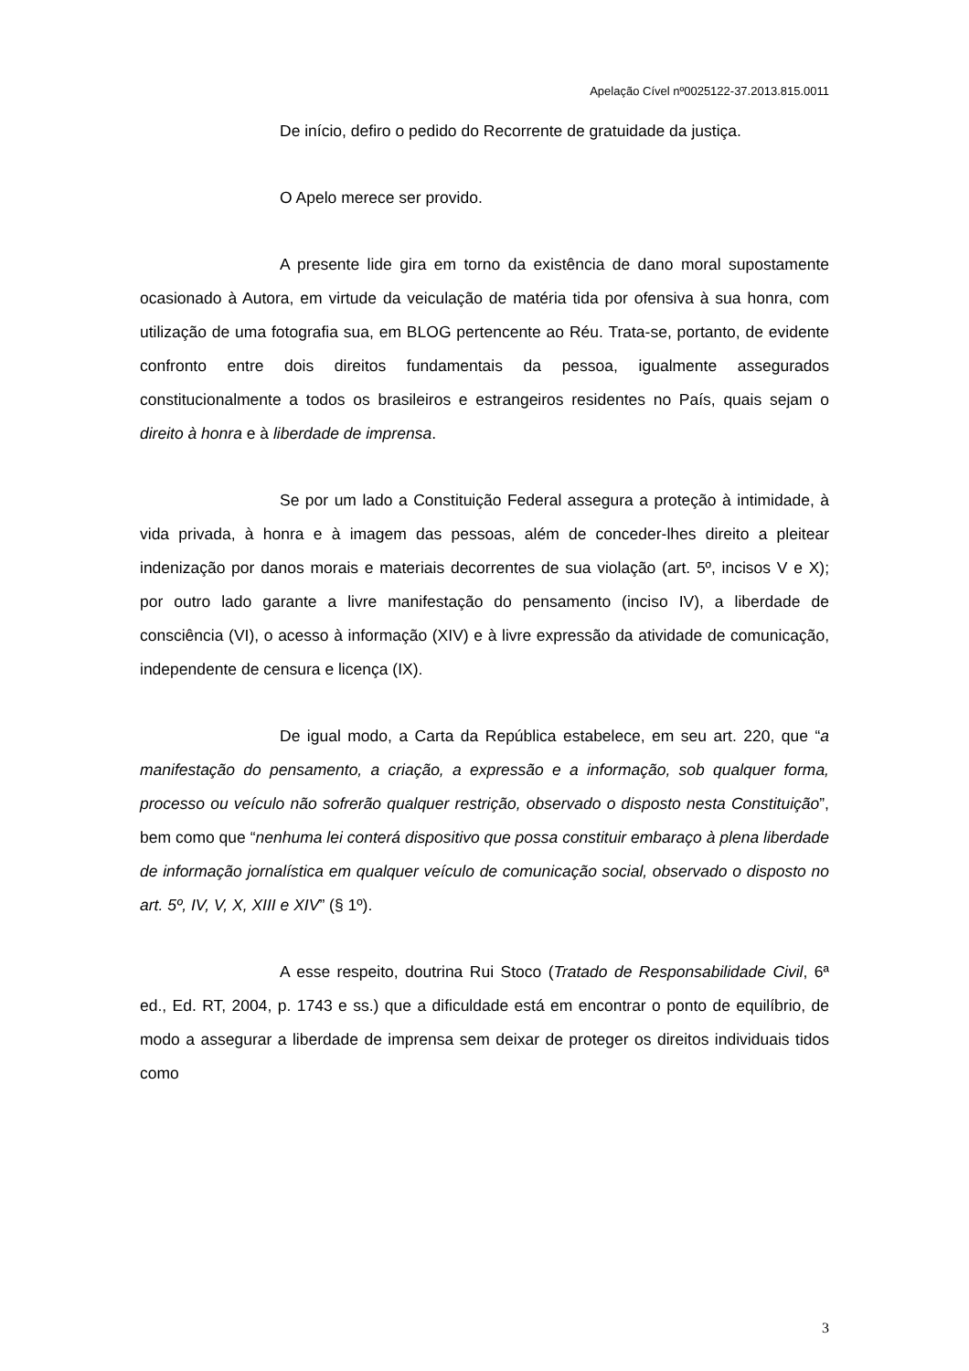Apelação Cível nº0025122-37.2013.815.0011
De início, defiro o pedido do Recorrente de gratuidade da justiça.
O Apelo merece ser provido.
A presente lide gira em torno da existência de dano moral supostamente ocasionado à Autora, em virtude da veiculação de matéria tida por ofensiva à sua honra, com utilização de uma fotografia sua, em BLOG pertencente ao Réu. Trata-se, portanto, de evidente confronto entre dois direitos fundamentais da pessoa, igualmente assegurados constitucionalmente a todos os brasileiros e estrangeiros residentes no País, quais sejam o direito à honra e à liberdade de imprensa.
Se por um lado a Constituição Federal assegura a proteção à intimidade, à vida privada, à honra e à imagem das pessoas, além de conceder-lhes direito a pleitear indenização por danos morais e materiais decorrentes de sua violação (art. 5º, incisos V e X); por outro lado garante a livre manifestação do pensamento (inciso IV), a liberdade de consciência (VI), o acesso à informação (XIV) e à livre expressão da atividade de comunicação, independente de censura e licença (IX).
De igual modo, a Carta da República estabelece, em seu art. 220, que “a manifestação do pensamento, a criação, a expressão e a informação, sob qualquer forma, processo ou veículo não sofrerão qualquer restrição, observado o disposto nesta Constituição”, bem como que “nenhuma lei conterá dispositivo que possa constituir embaraço à plena liberdade de informação jornalística em qualquer veículo de comunicação social, observado o disposto no art. 5º, IV, V, X, XIII e XIV” (§ 1º).
A esse respeito, doutrina Rui Stoco (Tratado de Responsabilidade Civil, 6ª ed., Ed. RT, 2004, p. 1743 e ss.) que a dificuldade está em encontrar o ponto de equilíbrio, de modo a assegurar a liberdade de imprensa sem deixar de proteger os direitos individuais tidos como
3